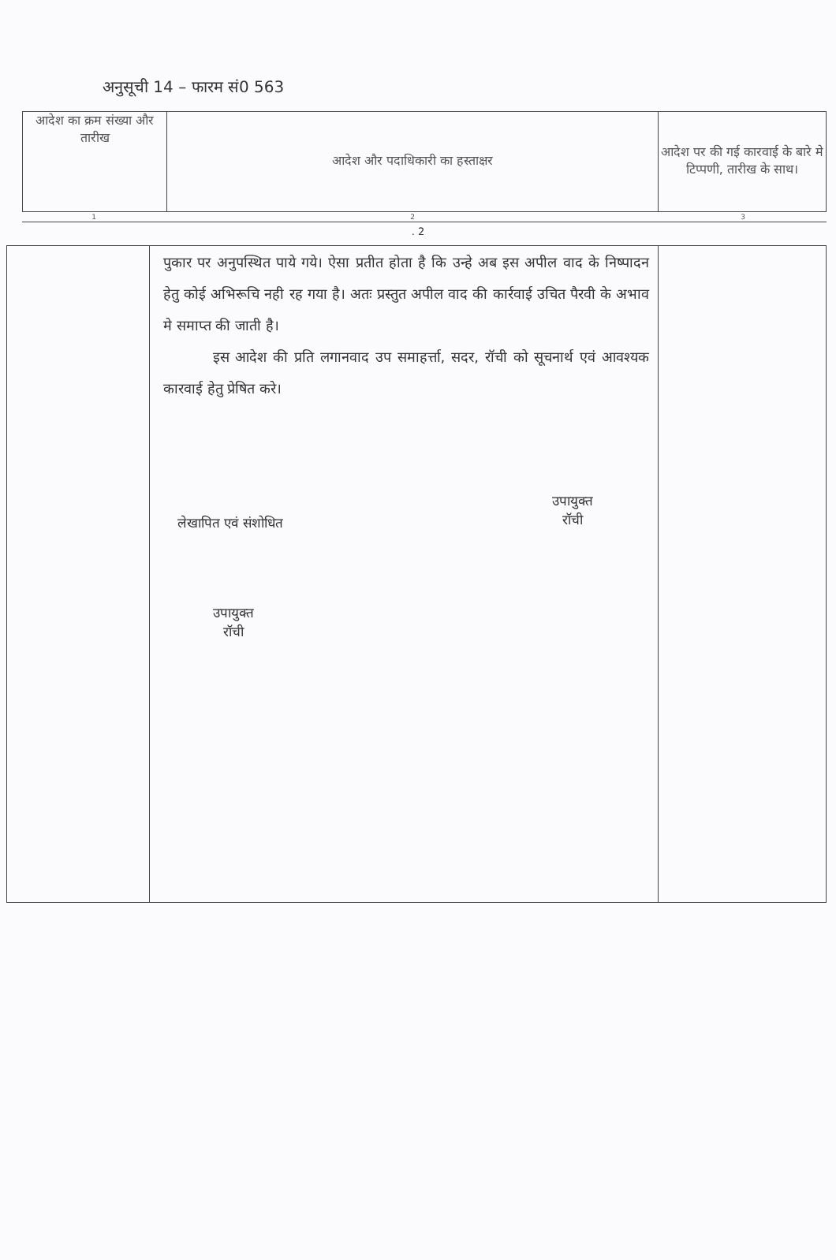अनुसूची 14 – फारम सं0 563
| आदेश का क्रम संख्या और तारीख | आदेश और पदाधिकारी का हस्ताक्षर | आदेश पर की गई कारवाई के बारे मे टिप्पणी, तारीख के साथ। |
| 1 | 2 | 3 |
. 2
| | पुकार पर अनुपस्थित पाये गये। ऐसा प्रतीत होता है कि उन्हे अब इस अपील वाद के निष्पादन हेतु कोई अभिरूचि नही रह गया है। अतः प्रस्तुत अपील वाद की कार्रवाई उचित पैरवी के अभाव मे समाप्त की जाती है। इस आदेश की प्रति लगानवाद उप समाहर्त्ता, सदर, रॉची को सूचनार्थ एवं आवश्यक कारवाई हेतु प्रेषित करे। उपायुक्त रॉची लेखापित एवं संशोधित उपायुक्त रॉची | |